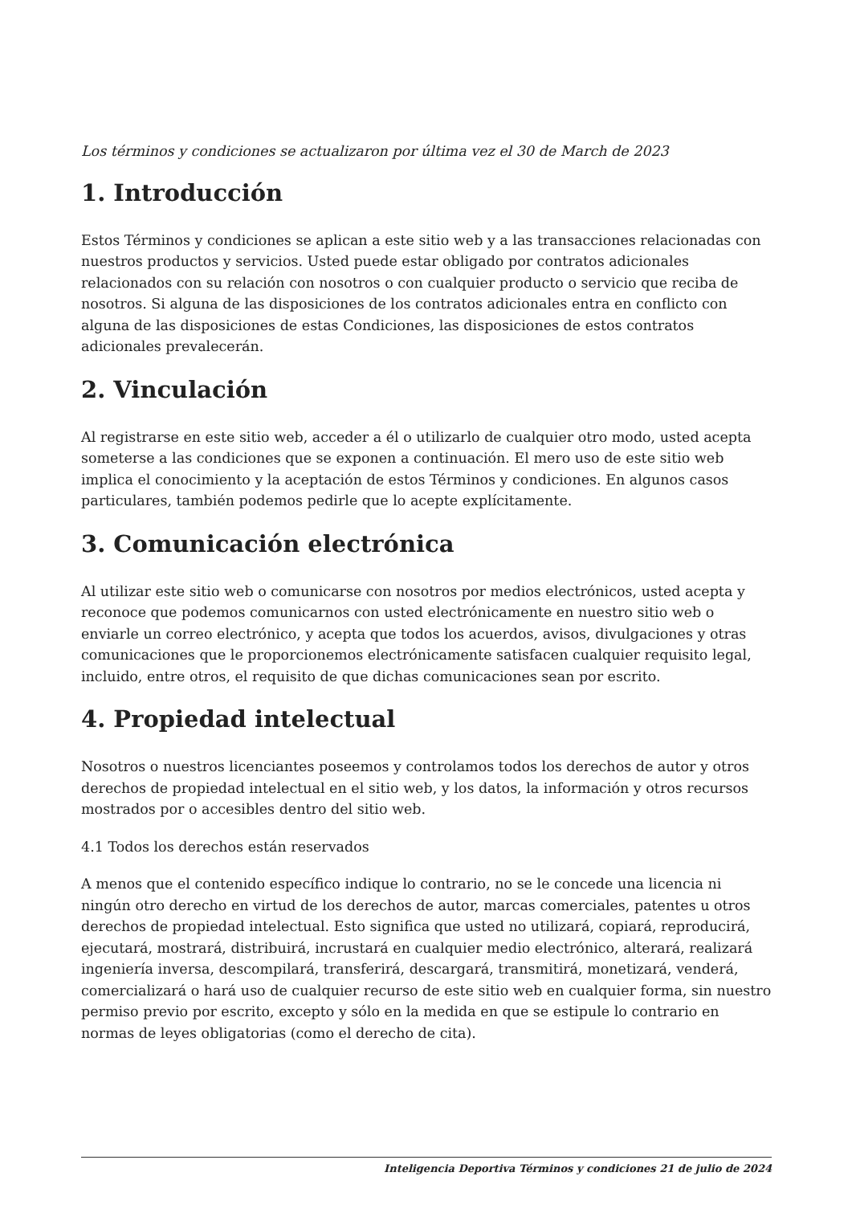Los términos y condiciones se actualizaron por última vez el 30 de March de 2023
1. Introducción
Estos Términos y condiciones se aplican a este sitio web y a las transacciones relacionadas con nuestros productos y servicios. Usted puede estar obligado por contratos adicionales relacionados con su relación con nosotros o con cualquier producto o servicio que reciba de nosotros. Si alguna de las disposiciones de los contratos adicionales entra en conflicto con alguna de las disposiciones de estas Condiciones, las disposiciones de estos contratos adicionales prevalecerán.
2. Vinculación
Al registrarse en este sitio web, acceder a él o utilizarlo de cualquier otro modo, usted acepta someterse a las condiciones que se exponen a continuación. El mero uso de este sitio web implica el conocimiento y la aceptación de estos Términos y condiciones. En algunos casos particulares, también podemos pedirle que lo acepte explícitamente.
3. Comunicación electrónica
Al utilizar este sitio web o comunicarse con nosotros por medios electrónicos, usted acepta y reconoce que podemos comunicarnos con usted electrónicamente en nuestro sitio web o enviarle un correo electrónico, y acepta que todos los acuerdos, avisos, divulgaciones y otras comunicaciones que le proporcionemos electrónicamente satisfacen cualquier requisito legal, incluido, entre otros, el requisito de que dichas comunicaciones sean por escrito.
4. Propiedad intelectual
Nosotros o nuestros licenciantes poseemos y controlamos todos los derechos de autor y otros derechos de propiedad intelectual en el sitio web, y los datos, la información y otros recursos mostrados por o accesibles dentro del sitio web.
4.1 Todos los derechos están reservados
A menos que el contenido específico indique lo contrario, no se le concede una licencia ni ningún otro derecho en virtud de los derechos de autor, marcas comerciales, patentes u otros derechos de propiedad intelectual. Esto significa que usted no utilizará, copiará, reproducirá, ejecutará, mostrará, distribuirá, incrustará en cualquier medio electrónico, alterará, realizará ingeniería inversa, descompilará, transferirá, descargará, transmitirá, monetizará, venderá, comercializará o hará uso de cualquier recurso de este sitio web en cualquier forma, sin nuestro permiso previo por escrito, excepto y sólo en la medida en que se estipule lo contrario en normas de leyes obligatorias (como el derecho de cita).
Inteligencia Deportiva Términos y condiciones 21 de julio de 2024